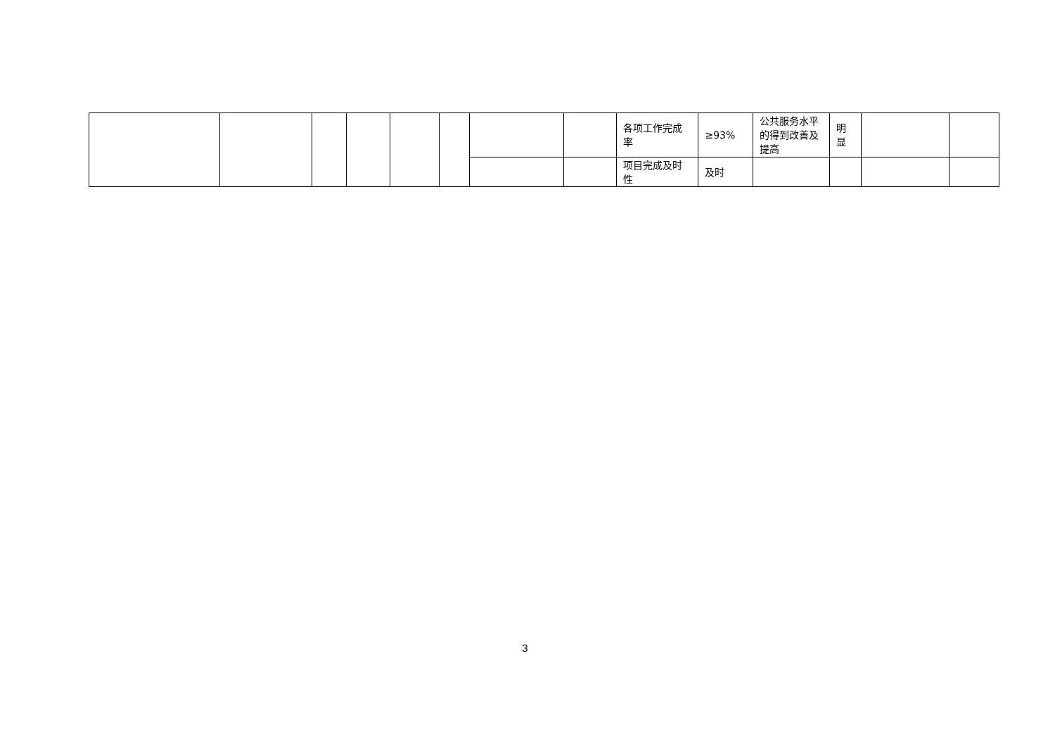| | | | | | | | | 各项工作完成率 | ≥93% | 公共服务水平的得到改善及提高 | 明显 | | |
| | | | | | | | | 项目完成及时性 | 及时 | | | | |
3